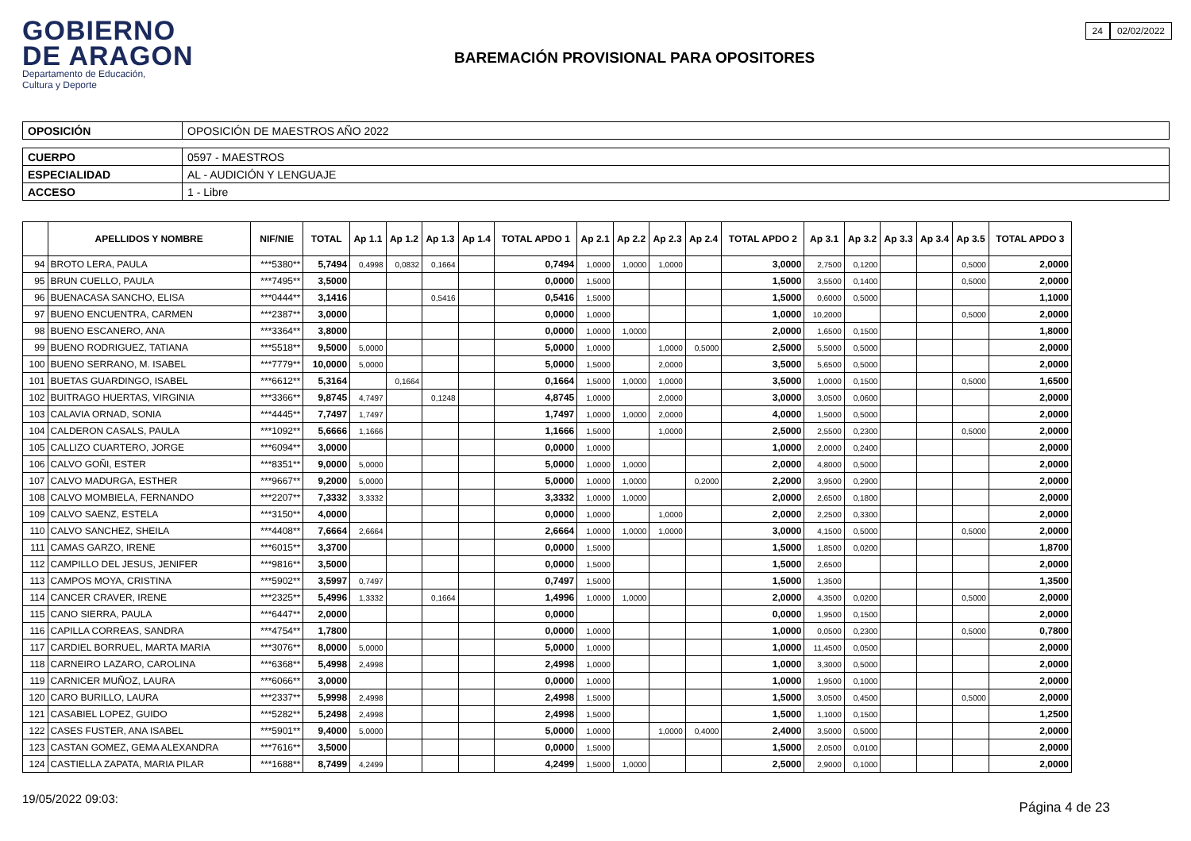GOBIERNO
DE ARAGON
Departamento de Educación,
Cultura y Deporte
24 02/02/2022
BAREMACIÓN PROVISIONAL PARA OPOSITORES
| OPOSICIÓN | OPOSICIÓN DE MAESTROS AÑO 2022 |
| CUERPO | 0597 - MAESTROS |
| ESPECIALIDAD | AL - AUDICIÓN Y LENGUAJE |
| ACCESO | 1 - Libre |
| | APELLIDOS Y NOMBRE | NIF/NIE | TOTAL | Ap 1.1 | Ap 1.2 | Ap 1.3 | Ap 1.4 | TOTAL APDO 1 | Ap 2.1 | Ap 2.2 | Ap 2.3 | Ap 2.4 | TOTAL APDO 2 | Ap 3.1 | Ap 3.2 | Ap 3.3 | Ap 3.4 | Ap 3.5 | TOTAL APDO 3 |
| --- | --- | --- | --- | --- | --- | --- | --- | --- | --- | --- | --- | --- | --- | --- | --- | --- | --- | --- | --- |
| 94 | BROTO LERA, PAULA | ***5380** | 5,7494 | 0,4998 | 0,0832 | 0,1664 | | 0,7494 | 1,0000 | 1,0000 | 1,0000 | | 3,0000 | 2,7500 | 0,1200 | | | 0,5000 | 2,0000 |
| 95 | BRUN CUELLO, PAULA | ***7495** | 3,5000 | | | | | 0,0000 | 1,5000 | | | | 1,5000 | 3,5500 | 0,1400 | | | 0,5000 | 2,0000 |
| 96 | BUENACASA SANCHO, ELISA | ***0444** | 3,1416 | | | 0,5416 | | 0,5416 | 1,5000 | | | | 1,5000 | 0,6000 | 0,5000 | | | | 1,1000 |
| 97 | BUENO ENCUENTRA, CARMEN | ***2387** | 3,0000 | | | | | 0,0000 | 1,0000 | | | | 1,0000 | 10,2000 | | | | 0,5000 | 2,0000 |
| 98 | BUENO ESCANERO, ANA | ***3364** | 3,8000 | | | | | 0,0000 | 1,0000 | 1,0000 | | | 2,0000 | 1,6500 | 0,1500 | | | | 1,8000 |
| 99 | BUENO RODRIGUEZ, TATIANA | ***5518** | 9,5000 | 5,0000 | | | | 5,0000 | 1,0000 | | 1,0000 | 0,5000 | 2,5000 | 5,5000 | 0,5000 | | | | 2,0000 |
| 100 | BUENO SERRANO, M. ISABEL | ***7779** | 10,0000 | 5,0000 | | | | 5,0000 | 1,5000 | | 2,0000 | | 3,5000 | 5,6500 | 0,5000 | | | | 2,0000 |
| 101 | BUETAS GUARDINGO, ISABEL | ***6612** | 5,3164 | | 0,1664 | | | 0,1664 | 1,5000 | 1,0000 | 1,0000 | | 3,5000 | 1,0000 | 0,1500 | | | 0,5000 | 1,6500 |
| 102 | BUITRAGO HUERTAS, VIRGINIA | ***3366** | 9,8745 | 4,7497 | | 0,1248 | | 4,8745 | 1,0000 | | 2,0000 | | 3,0000 | 3,0500 | 0,0600 | | | | 2,0000 |
| 103 | CALAVIA ORNAD, SONIA | ***4445** | 7,7497 | 1,7497 | | | | 1,7497 | 1,0000 | 1,0000 | 2,0000 | | 4,0000 | 1,5000 | 0,5000 | | | | 2,0000 |
| 104 | CALDERON CASALS, PAULA | ***1092** | 5,6666 | 1,1666 | | | | 1,1666 | 1,5000 | | 1,0000 | | 2,5000 | 2,5500 | 0,2300 | | | 0,5000 | 2,0000 |
| 105 | CALLIZO CUARTERO, JORGE | ***6094** | 3,0000 | | | | | 0,0000 | 1,0000 | | | | 1,0000 | 2,0000 | 0,2400 | | | | 2,0000 |
| 106 | CALVO GOÑI, ESTER | ***8351** | 9,0000 | 5,0000 | | | | 5,0000 | 1,0000 | 1,0000 | | | 2,0000 | 4,8000 | 0,5000 | | | | 2,0000 |
| 107 | CALVO MADURGA, ESTHER | ***9667** | 9,2000 | 5,0000 | | | | 5,0000 | 1,0000 | 1,0000 | | 0,2000 | 2,2000 | 3,9500 | 0,2900 | | | | 2,0000 |
| 108 | CALVO MOMBIELA, FERNANDO | ***2207** | 7,3332 | 3,3332 | | | | 3,3332 | 1,0000 | 1,0000 | | | 2,0000 | 2,6500 | 0,1800 | | | | 2,0000 |
| 109 | CALVO SAENZ, ESTELA | ***3150** | 4,0000 | | | | | 0,0000 | 1,0000 | | 1,0000 | | 2,0000 | 2,2500 | 0,3300 | | | | 2,0000 |
| 110 | CALVO SANCHEZ, SHEILA | ***4408** | 7,6664 | 2,6664 | | | | 2,6664 | 1,0000 | 1,0000 | 1,0000 | | 3,0000 | 4,1500 | 0,5000 | | | 0,5000 | 2,0000 |
| 111 | CAMAS GARZO, IRENE | ***6015** | 3,3700 | | | | | 0,0000 | 1,5000 | | | | 1,5000 | 1,8500 | 0,0200 | | | | 1,8700 |
| 112 | CAMPILLO DEL JESUS, JENIFER | ***9816** | 3,5000 | | | | | 0,0000 | 1,5000 | | | | 1,5000 | 2,6500 | | | | | 2,0000 |
| 113 | CAMPOS MOYA, CRISTINA | ***5902** | 3,5997 | 0,7497 | | | | 0,7497 | 1,5000 | | | | 1,5000 | 1,3500 | | | | | 1,3500 |
| 114 | CANCER CRAVER, IRENE | ***2325** | 5,4996 | 1,3332 | | 0,1664 | | 1,4996 | 1,0000 | 1,0000 | | | 2,0000 | 4,3500 | 0,0200 | | | 0,5000 | 2,0000 |
| 115 | CANO SIERRA, PAULA | ***6447** | 2,0000 | | | | | 0,0000 | | | | | 0,0000 | 1,9500 | 0,1500 | | | | 2,0000 |
| 116 | CAPILLA CORREAS, SANDRA | ***4754** | 1,7800 | | | | | 0,0000 | 1,0000 | | | | 1,0000 | 0,0500 | 0,2300 | | | 0,5000 | 0,7800 |
| 117 | CARDIEL BORRUEL, MARTA MARIA | ***3076** | 8,0000 | 5,0000 | | | | 5,0000 | 1,0000 | | | | 1,0000 | 11,4500 | 0,0500 | | | | 2,0000 |
| 118 | CARNEIRO LAZARO, CAROLINA | ***6368** | 5,4998 | 2,4998 | | | | 2,4998 | 1,0000 | | | | 1,0000 | 3,3000 | 0,5000 | | | | 2,0000 |
| 119 | CARNICER MUÑOZ, LAURA | ***6066** | 3,0000 | | | | | 0,0000 | 1,0000 | | | | 1,0000 | 1,9500 | 0,1000 | | | | 2,0000 |
| 120 | CARO BURILLO, LAURA | ***2337** | 5,9998 | 2,4998 | | | | 2,4998 | 1,5000 | | | | 1,5000 | 3,0500 | 0,4500 | | | 0,5000 | 2,0000 |
| 121 | CASABIEL LOPEZ, GUIDO | ***5282** | 5,2498 | 2,4998 | | | | 2,4998 | 1,5000 | | | | 1,5000 | 1,1000 | 0,1500 | | | | 1,2500 |
| 122 | CASES FUSTER, ANA ISABEL | ***5901** | 9,4000 | 5,0000 | | | | 5,0000 | 1,0000 | | 1,0000 | 0,4000 | 2,4000 | 3,5000 | 0,5000 | | | | 2,0000 |
| 123 | CASTAN GOMEZ, GEMA ALEXANDRA | ***7616** | 3,5000 | | | | | 0,0000 | 1,5000 | | | | 1,5000 | 2,0500 | 0,0100 | | | | 2,0000 |
| 124 | CASTIELLA ZAPATA, MARIA PILAR | ***1688** | 8,7499 | 4,2499 | | | | 4,2499 | 1,5000 | 1,0000 | | | 2,5000 | 2,9000 | 0,1000 | | | | 2,0000 |
19/05/2022 09:03:
Página 4 de 23